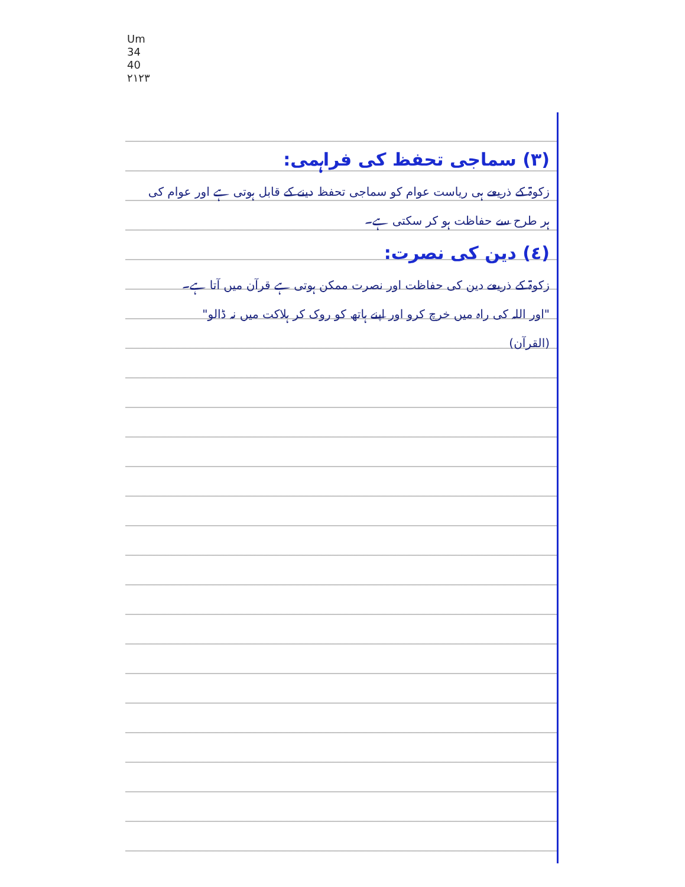Um
34
40
۲۱۲۳
(٣) سماجی تحفظ کی فراہمی:
زکوۃ کے ذریعے ہی ریاست عوام کو سماجی تحفظ دینے کے قابل ہوتی ہے اور عوام کی ہر طرح سے حفاظت ہو کر سکتی ہے۔
(٤) دین کی نصرت:
زکوۃ کے ذریعے دین کی حفاظت اور نصرت ممکن ہوتی ہے قرآن میں آتا ہے۔
"اور اللہ کی راہ میں خرچ کرو اور اپنے ہاتھ کو روک کر ہلاکت میں نہ ڈالو"
(القرآن)